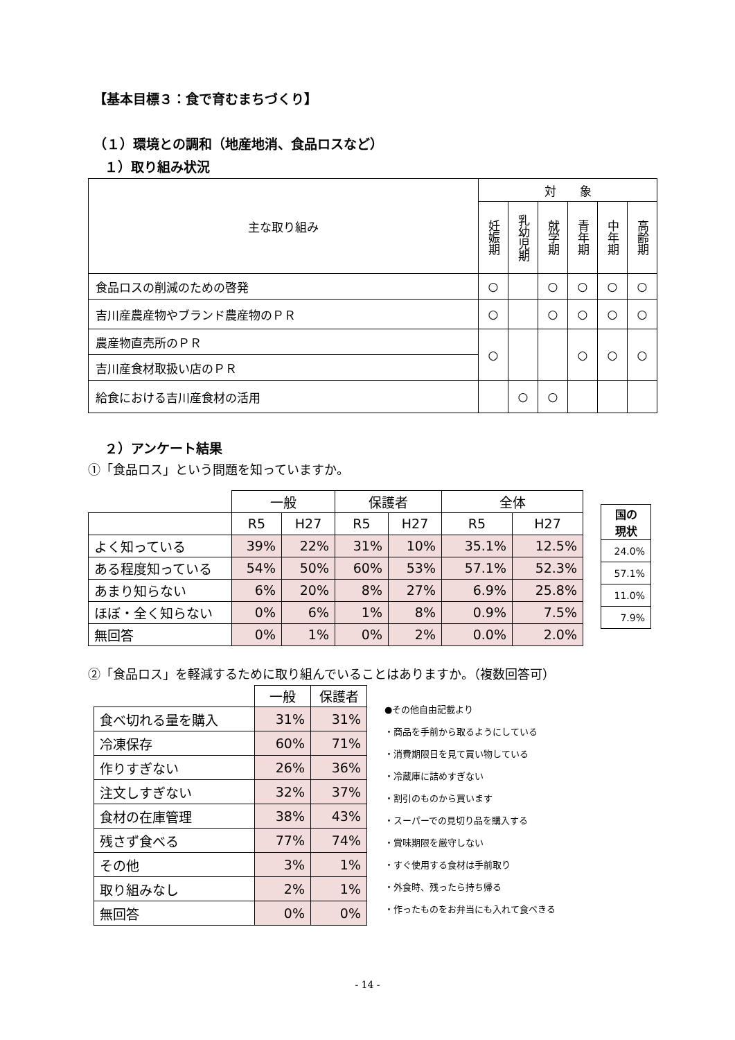【基本目標３：食で育むまちづくり】
（１）環境との調和（地産地消、食品ロスなど）
１）取り組み状況
| 主な取り組み | 対 象 | | | | | |
| | 妊娠期 | 乳幼児期 | 就学期 | 青年期 | 中年期 | 高齢期 |
| 食品ロスの削減のための啓発 | ○ | | ○ | ○ | ○ | ○ |
| 吉川産農産物やブランド農産物のＰＲ | ○ | | ○ | ○ | ○ | ○ |
| 農産物直売所のＰＲ | ○ | | | ○ | ○ | ○ |
| 吉川産食材取扱い店のＰＲ | | | | | | |
| 給食における吉川産食材の活用 | | ○ | ○ | | | |
２）アンケート結果
①「食品ロス」という問題を知っていますか。
| | 一般 | | 保護者 | | 全体 | |
| | R5 | H27 | R5 | H27 | R5 | H27 |
| よく知っている | 39% | 22% | 31% | 10% | 35.1% | 12.5% |
| ある程度知っている | 54% | 50% | 60% | 53% | 57.1% | 52.3% |
| あまり知らない | 6% | 20% | 8% | 27% | 6.9% | 25.8% |
| ほぼ・全く知らない | 0% | 6% | 1% | 8% | 0.9% | 7.5% |
| 無回答 | 0% | 1% | 0% | 2% | 0.0% | 2.0% |
| 国の 現状 |
| --- |
| 24.0% |
| 57.1% |
| 11.0% |
| 7.9% |
②「食品ロス」を軽減するために取り組んでいることはありますか。（複数回答可）
| | 一般 | 保護者 |
| 食べ切れる量を購入 | 31% | 31% |
| 冷凍保存 | 60% | 71% |
| 作りすぎない | 26% | 36% |
| 注文しすぎない | 32% | 37% |
| 食材の在庫管理 | 38% | 43% |
| 残さず食べる | 77% | 74% |
| その他 | 3% | 1% |
| 取り組みなし | 2% | 1% |
| 無回答 | 0% | 0% |
●その他自由記載より
・商品を手前から取るようにしている
・消費期限日を見て買い物している
・冷蔵庫に詰めすぎない
・割引のものから買います
・スーパーでの見切り品を購入する
・賞味期限を厳守しない
・すぐ使用する食材は手前取り
・外食時、残ったら持ち帰る
・作ったものをお弁当にも入れて食べきる
- 14 -